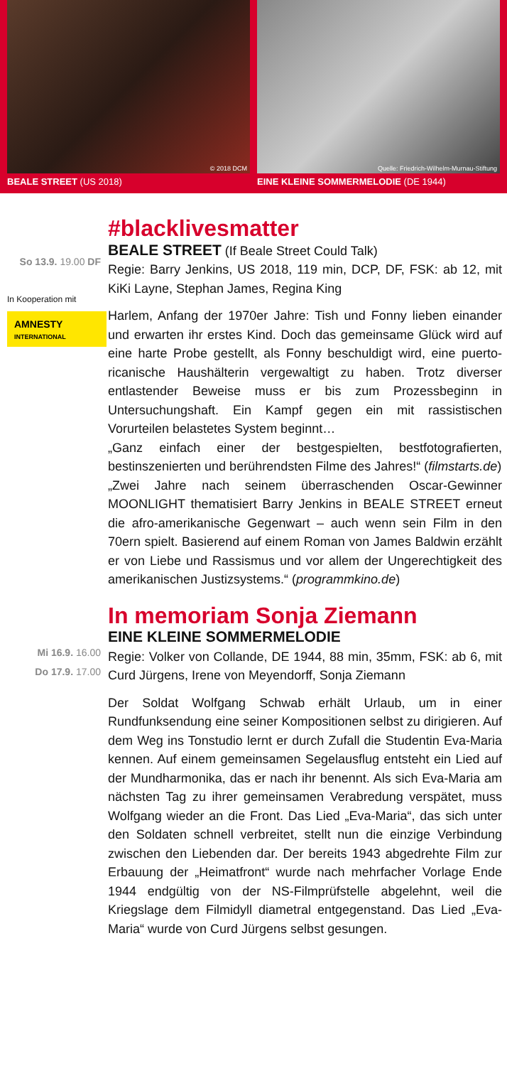© 2018 DCM
BEALE STREET (US 2018)
Quelle: Friedrich-Wilhelm-Murnau-Stiftung
EINE KLEINE SOMMERMELODIE (DE 1944)
So 13.9. 19.00 DF
In Kooperation mit
AMNESTY
INTERNATIONAL
#blacklivesmatter
BEALE STREET (If Beale Street Could Talk)
Regie: Barry Jenkins, US 2018, 119 min, DCP, DF, FSK: ab 12, mit KiKi Layne, Stephan James, Regina King
Harlem, Anfang der 1970er Jahre: Tish und Fonny lieben einander und erwarten ihr erstes Kind. Doch das gemeinsame Glück wird auf eine harte Probe gestellt, als Fonny beschuldigt wird, eine puerto-ricanische Haushälterin vergewaltigt zu haben. Trotz diverser entlastender Beweise muss er bis zum Prozessbeginn in Untersuchungshaft. Ein Kampf gegen ein mit rassistischen Vorurteilen belastetes System beginnt…
„Ganz einfach einer der bestgespielten, bestfotografierten, bestinszenierten und berührendsten Filme des Jahres!“ (filmstarts.de)
„Zwei Jahre nach seinem überraschenden Oscar-Gewinner MOONLIGHT thematisiert Barry Jenkins in BEALE STREET erneut die afro-amerikanische Gegenwart – auch wenn sein Film in den 70ern spielt. Basierend auf einem Roman von James Baldwin erzählt er von Liebe und Rassismus und vor allem der Ungerechtigkeit des amerikanischen Justizsystems.“ (programmkino.de)
Mi 16.9. 16.00
Do 17.9. 17.00
In memoriam Sonja Ziemann
EINE KLEINE SOMMERMELODIE
Regie: Volker von Collande, DE 1944, 88 min, 35mm, FSK: ab 6, mit Curd Jürgens, Irene von Meyendorff, Sonja Ziemann
Der Soldat Wolfgang Schwab erhält Urlaub, um in einer Rundfunksendung eine seiner Kompositionen selbst zu dirigieren. Auf dem Weg ins Tonstudio lernt er durch Zufall die Studentin Eva-Maria kennen. Auf einem gemeinsamen Segelausflug entsteht ein Lied auf der Mundharmonika, das er nach ihr benennt. Als sich Eva-Maria am nächsten Tag zu ihrer gemeinsamen Verabredung verspätet, muss Wolfgang wieder an die Front. Das Lied „Eva-Maria“, das sich unter den Soldaten schnell verbreitet, stellt nun die einzige Verbindung zwischen den Liebenden dar. Der bereits 1943 abgedrehte Film zur Erbauung der „Heimatfront“ wurde nach mehrfacher Vorlage Ende 1944 endgültig von der NS-Filmprüfstelle abgelehnt, weil die Kriegslage dem Filmidyll diametral entgegenstand. Das Lied „Eva-Maria“ wurde von Curd Jürgens selbst gesungen.